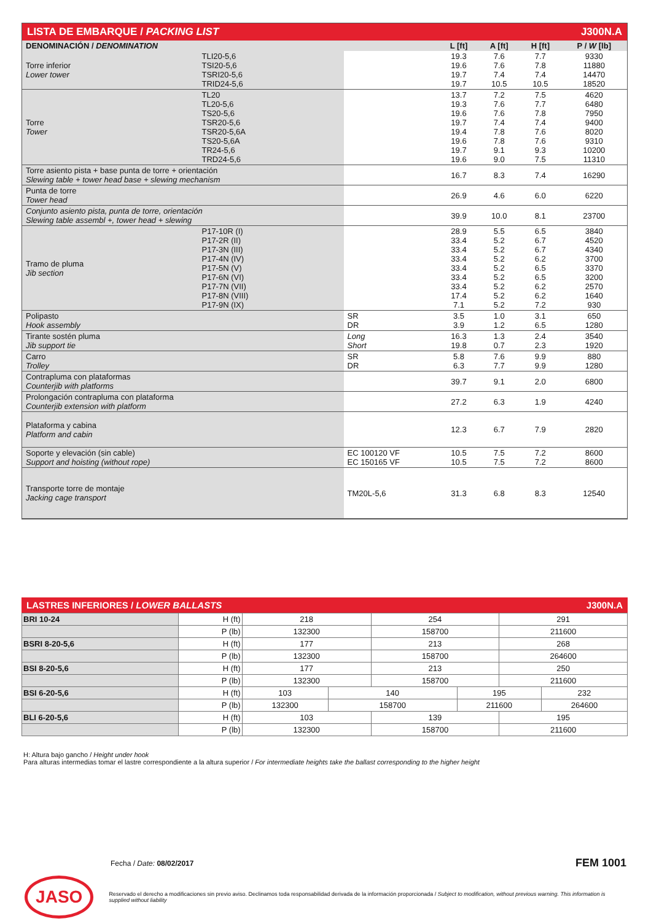LISTA DE EMBARQUE / PACKING LIST J300N.A
| DENOMINACIÓN / DENOMINATION | | | L [ft] | A [ft] | H [ft] | P / W [lb] |
| --- | --- | --- | --- | --- | --- | --- |
| Torre inferior Lower tower | TLI20-5,6 TSI20-5,6 TSRI20-5,6 TRID24-5,6 | | 19.3 19.6 19.7 19.7 | 7.6 7.6 7.4 10.5 | 7.7 7.8 7.4 10.5 | 9330 11880 14470 18520 |
| Torre Tower | TL20 TL20-5,6 TS20-5,6 TSR20-5,6 TSR20-5,6A TS20-5,6A TR24-5,6 TRD24-5,6 | | 13.7 19.3 19.6 19.7 19.4 19.6 19.7 19.6 | 7.2 7.6 7.6 7.4 7.8 7.8 9.1 9.0 | 7.5 7.7 7.8 7.4 7.6 7.6 9.3 7.5 | 4620 6480 7950 9400 8020 9310 10200 11310 |
| Torre asiento pista + base punta de torre + orientación Slewing table + tower head base + slewing mechanism | | | 16.7 | 8.3 | 7.4 | 16290 |
| Punta de torre Tower head | | | 26.9 | 4.6 | 6.0 | 6220 |
| Conjunto asiento pista, punta de torre, orientación Slewing table assembl +, tower head + slewing | | | 39.9 | 10.0 | 8.1 | 23700 |
| Tramo de pluma Jib section | P17-10R (I) P17-2R (II) P17-3N (III) P17-4N (IV) P17-5N (V) P17-6N (VI) P17-7N (VII) P17-8N (VIII) P17-9N (IX) | | 28.9 33.4 33.4 33.4 33.4 33.4 33.4 17.4 7.1 | 5.5 5.2 5.2 5.2 5.2 5.2 5.2 5.2 5.2 | 6.5 6.7 6.7 6.2 6.5 6.5 6.2 6.2 7.2 | 3840 4520 4340 3700 3370 3200 2570 1640 930 |
| Polipasto Hook assembly | | SR DR | 3.5 3.9 | 1.0 1.2 | 3.1 6.5 | 650 1280 |
| Tirante sostén pluma Jib support tie | | Long Short | 16.3 19.8 | 1.3 0.7 | 2.4 2.3 | 3540 1920 |
| Carro Trolley | | SR DR | 5.8 6.3 | 7.6 7.7 | 9.9 9.9 | 880 1280 |
| Contrapluma con plataformas Counterjib with platforms | | | 39.7 | 9.1 | 2.0 | 6800 |
| Prolongación contrapluma con plataforma Counterjib extension with platform | | | 27.2 | 6.3 | 1.9 | 4240 |
| Plataforma y cabina Platform and cabin | | | 12.3 | 6.7 | 7.9 | 2820 |
| Soporte y elevación (sin cable) Support and hoisting (without rope) | | EC 100120 VF EC 150165 VF | 10.5 10.5 | 7.5 7.5 | 7.2 7.2 | 8600 8600 |
| Transporte torre de montaje Jacking cage transport | | TM20L-5,6 | 31.3 | 6.8 | 8.3 | 12540 |
LASTRES INFERIORES / LOWER BALLASTS J300N.A
| BRI 10-24 | H (ft) | 218 | | 254 | | 291 | |
| | P (lb) | 132300 | | 158700 | | 211600 | |
| BSRI 8-20-5,6 | H (ft) | 177 | | 213 | | 268 | |
| | P (lb) | 132300 | | 158700 | | 264600 | |
| BSI 8-20-5,6 | H (ft) | 177 | | 213 | | 250 | |
| | P (lb) | 132300 | | 158700 | | 211600 | |
| BSI 6-20-5,6 | H (ft) | 103 | 140 | | 195 | | 232 |
| | P (lb) | 132300 | 158700 | | 211600 | | 264600 |
| BLI 6-20-5,6 | H (ft) | 103 | | 139 | | 195 | |
| | P (lb) | 132300 | | 158700 | | 211600 | |
H: Altura bajo gancho / Height under hook
Para alturas intermedias tomar el lastre correspondiente a la altura superior / For intermediate heights take the ballast corresponding to the higher height
Fecha / Date: 08/02/2017 FEM 1001
JASO
Reservado el derecho a modificaciones sin previo aviso. Declinamos toda responsabilidad derivada de la información proporcionada / Subject to modification, without previous warning. This information is supplied without liability